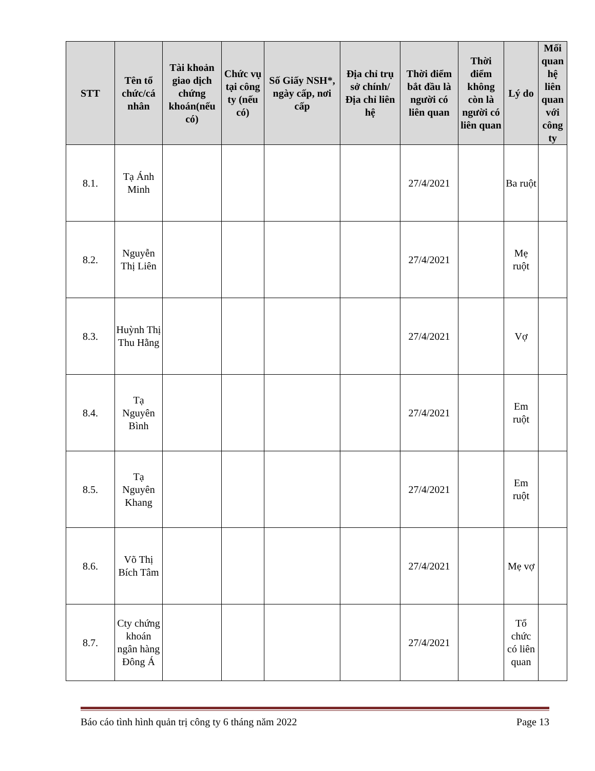| STT | Tên tổ chức/cá nhân | Tài khoản giao dịch chứng khoán(nếu có) | Chức vụ tại công ty (nếu có) | Số Giấy NSH*, ngày cấp, nơi cấp | Địa chỉ trụ sở chính/ Địa chỉ liên hệ | Thời điểm bắt đầu là người có liên quan | Thời điểm không còn là người có liên quan | Lý do | Mối quan hệ liên quan với công ty |
| --- | --- | --- | --- | --- | --- | --- | --- | --- | --- |
| 8.1. | Tạ Ánh Minh | | | | | 27/4/2021 | | Ba ruột | |
| 8.2. | Nguyễn Thị Liên | | | | | 27/4/2021 | | Mẹ ruột | |
| 8.3. | Huỳnh Thị Thu Hằng | | | | | 27/4/2021 | | Vợ | |
| 8.4. | Tạ Nguyên Bình | | | | | 27/4/2021 | | Em ruột | |
| 8.5. | Tạ Nguyên Khang | | | | | 27/4/2021 | | Em ruột | |
| 8.6. | Võ Thị Bích Tâm | | | | | 27/4/2021 | | Mẹ vợ | |
| 8.7. | Cty chứng khoán ngân hàng Đông Á | | | | | 27/4/2021 | | Tổ chức có liên quan | |
Báo cáo tình hình quản trị công ty 6 tháng năm 2022 Page 13